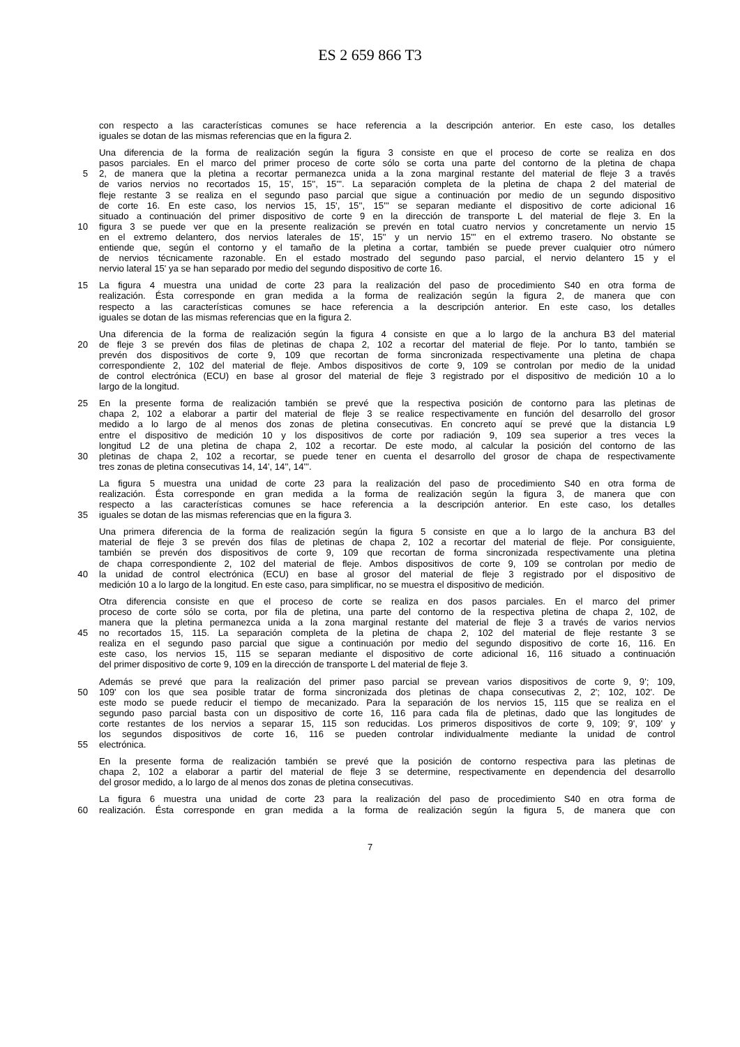ES 2 659 866 T3
con respecto a las características comunes se hace referencia a la descripción anterior. En este caso, los detalles
iguales se dotan de las mismas referencias que en la figura 2.
Una diferencia de la forma de realización según la figura 3 consiste en que el proceso de corte se realiza en dos
pasos parciales. En el marco del primer proceso de corte sólo se corta una parte del contorno de la pletina de chapa
5 2, de manera que la pletina a recortar permanezca unida a la zona marginal restante del material de fleje 3 a través
de varios nervios no recortados 15, 15', 15'', 15'''. La separación completa de la pletina de chapa 2 del material de
fleje restante 3 se realiza en el segundo paso parcial que sigue a continuación por medio de un segundo dispositivo
de corte 16. En este caso, los nervios 15, 15', 15'', 15''' se separan mediante el dispositivo de corte adicional 16
situado a continuación del primer dispositivo de corte 9 en la dirección de transporte L del material de fleje 3. En la
10 figura 3 se puede ver que en la presente realización se prevén en total cuatro nervios y concretamente un nervio 15
en el extremo delantero, dos nervios laterales de 15', 15'' y un nervio 15''' en el extremo trasero. No obstante se
entiende que, según el contorno y el tamaño de la pletina a cortar, también se puede prever cualquier otro número
de nervios técnicamente razonable. En el estado mostrado del segundo paso parcial, el nervio delantero 15 y el
nervio lateral 15' ya se han separado por medio del segundo dispositivo de corte 16.
15 La figura 4 muestra una unidad de corte 23 para la realización del paso de procedimiento S40 en otra forma de
realización. Ésta corresponde en gran medida a la forma de realización según la figura 2, de manera que con
respecto a las características comunes se hace referencia a la descripción anterior. En este caso, los detalles
iguales se dotan de las mismas referencias que en la figura 2.
Una diferencia de la forma de realización según la figura 4 consiste en que a lo largo de la anchura B3 del material
20 de fleje 3 se prevén dos filas de pletinas de chapa 2, 102 a recortar del material de fleje. Por lo tanto, también se
prevén dos dispositivos de corte 9, 109 que recortan de forma sincronizada respectivamente una pletina de chapa
correspondiente 2, 102 del material de fleje. Ambos dispositivos de corte 9, 109 se controlan por medio de la unidad
de control electrónica (ECU) en base al grosor del material de fleje 3 registrado por el dispositivo de medición 10 a lo
largo de la longitud.
25 En la presente forma de realización también se prevé que la respectiva posición de contorno para las pletinas de
chapa 2, 102 a elaborar a partir del material de fleje 3 se realice respectivamente en función del desarrollo del grosor
medido a lo largo de al menos dos zonas de pletina consecutivas. En concreto aquí se prevé que la distancia L9
entre el dispositivo de medición 10 y los dispositivos de corte por radiación 9, 109 sea superior a tres veces la
longitud L2 de una pletina de chapa 2, 102 a recortar. De este modo, al calcular la posición del contorno de las
30 pletinas de chapa 2, 102 a recortar, se puede tener en cuenta el desarrollo del grosor de chapa de respectivamente
tres zonas de pletina consecutivas 14, 14', 14'', 14'''.
La figura 5 muestra una unidad de corte 23 para la realización del paso de procedimiento S40 en otra forma de
realización. Ésta corresponde en gran medida a la forma de realización según la figura 3, de manera que con
respecto a las características comunes se hace referencia a la descripción anterior. En este caso, los detalles
35 iguales se dotan de las mismas referencias que en la figura 3.
Una primera diferencia de la forma de realización según la figura 5 consiste en que a lo largo de la anchura B3 del
material de fleje 3 se prevén dos filas de pletinas de chapa 2, 102 a recortar del material de fleje. Por consiguiente,
también se prevén dos dispositivos de corte 9, 109 que recortan de forma sincronizada respectivamente una pletina
de chapa correspondiente 2, 102 del material de fleje. Ambos dispositivos de corte 9, 109 se controlan por medio de
40 la unidad de control electrónica (ECU) en base al grosor del material de fleje 3 registrado por el dispositivo de
medición 10 a lo largo de la longitud. En este caso, para simplificar, no se muestra el dispositivo de medición.
Otra diferencia consiste en que el proceso de corte se realiza en dos pasos parciales. En el marco del primer
proceso de corte sólo se corta, por fila de pletina, una parte del contorno de la respectiva pletina de chapa 2, 102, de
manera que la pletina permanezca unida a la zona marginal restante del material de fleje 3 a través de varios nervios
45 no recortados 15, 115. La separación completa de la pletina de chapa 2, 102 del material de fleje restante 3 se
realiza en el segundo paso parcial que sigue a continuación por medio del segundo dispositivo de corte 16, 116. En
este caso, los nervios 15, 115 se separan mediante el dispositivo de corte adicional 16, 116 situado a continuación
del primer dispositivo de corte 9, 109 en la dirección de transporte L del material de fleje 3.
Además se prevé que para la realización del primer paso parcial se prevean varios dispositivos de corte 9, 9'; 109,
50 109' con los que sea posible tratar de forma sincronizada dos pletinas de chapa consecutivas 2, 2'; 102, 102'. De
este modo se puede reducir el tiempo de mecanizado. Para la separación de los nervios 15, 115 que se realiza en el
segundo paso parcial basta con un dispositivo de corte 16, 116 para cada fila de pletinas, dado que las longitudes de
corte restantes de los nervios a separar 15, 115 son reducidas. Los primeros dispositivos de corte 9, 109; 9', 109' y
los segundos dispositivos de corte 16, 116 se pueden controlar individualmente mediante la unidad de control
55 electrónica.
En la presente forma de realización también se prevé que la posición de contorno respectiva para las pletinas de
chapa 2, 102 a elaborar a partir del material de fleje 3 se determine, respectivamente en dependencia del desarrollo
del grosor medido, a lo largo de al menos dos zonas de pletina consecutivas.
La figura 6 muestra una unidad de corte 23 para la realización del paso de procedimiento S40 en otra forma de
60 realización. Ésta corresponde en gran medida a la forma de realización según la figura 5, de manera que con
7